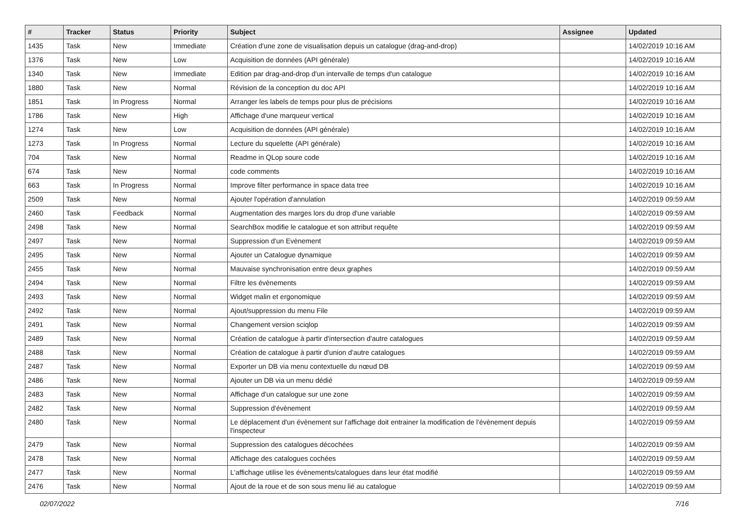| # | Tracker | Status | Priority | Subject | Assignee | Updated |
| --- | --- | --- | --- | --- | --- | --- |
| 1435 | Task | New | Immediate | Création d'une zone de visualisation depuis un catalogue (drag-and-drop) | | 14/02/2019 10:16 AM |
| 1376 | Task | New | Low | Acquisition de données (API générale) | | 14/02/2019 10:16 AM |
| 1340 | Task | New | Immediate | Edition par drag-and-drop d'un intervalle de temps d'un catalogue | | 14/02/2019 10:16 AM |
| 1880 | Task | New | Normal | Révision de la conception du doc API | | 14/02/2019 10:16 AM |
| 1851 | Task | In Progress | Normal | Arranger les labels de temps pour plus de précisions | | 14/02/2019 10:16 AM |
| 1786 | Task | New | High | Affichage d'une marqueur vertical | | 14/02/2019 10:16 AM |
| 1274 | Task | New | Low | Acquisition de données (API générale) | | 14/02/2019 10:16 AM |
| 1273 | Task | In Progress | Normal | Lecture du squelette (API générale) | | 14/02/2019 10:16 AM |
| 704 | Task | New | Normal | Readme in QLop soure code | | 14/02/2019 10:16 AM |
| 674 | Task | New | Normal | code comments | | 14/02/2019 10:16 AM |
| 663 | Task | In Progress | Normal | Improve filter performance in space data tree | | 14/02/2019 10:16 AM |
| 2509 | Task | New | Normal | Ajouter l'opération d'annulation | | 14/02/2019 09:59 AM |
| 2460 | Task | Feedback | Normal | Augmentation des marges lors du drop d'une variable | | 14/02/2019 09:59 AM |
| 2498 | Task | New | Normal | SearchBox modifie le catalogue et son attribut requête | | 14/02/2019 09:59 AM |
| 2497 | Task | New | Normal | Suppression d'un Evènement | | 14/02/2019 09:59 AM |
| 2495 | Task | New | Normal | Ajouter un Catalogue dynamique | | 14/02/2019 09:59 AM |
| 2455 | Task | New | Normal | Mauvaise synchronisation entre deux graphes | | 14/02/2019 09:59 AM |
| 2494 | Task | New | Normal | Filtre les évènements | | 14/02/2019 09:59 AM |
| 2493 | Task | New | Normal | Widget malin et ergonomique | | 14/02/2019 09:59 AM |
| 2492 | Task | New | Normal | Ajout/suppression du menu File | | 14/02/2019 09:59 AM |
| 2491 | Task | New | Normal | Changement version sciqlop | | 14/02/2019 09:59 AM |
| 2489 | Task | New | Normal | Création de catalogue à partir d'intersection d'autre catalogues | | 14/02/2019 09:59 AM |
| 2488 | Task | New | Normal | Création de catalogue à partir d'union d'autre catalogues | | 14/02/2019 09:59 AM |
| 2487 | Task | New | Normal | Exporter un DB via menu contextuelle du nœud DB | | 14/02/2019 09:59 AM |
| 2486 | Task | New | Normal | Ajouter un DB via un menu dédié | | 14/02/2019 09:59 AM |
| 2483 | Task | New | Normal | Affichage d'un catalogue sur une zone | | 14/02/2019 09:59 AM |
| 2482 | Task | New | Normal | Suppression d'évènement | | 14/02/2019 09:59 AM |
| 2480 | Task | New | Normal | Le déplacement d'un évènement sur l'affichage doit entrainer la modification de l'évènement depuis l'inspecteur | | 14/02/2019 09:59 AM |
| 2479 | Task | New | Normal | Suppression des catalogues décochées | | 14/02/2019 09:59 AM |
| 2478 | Task | New | Normal | Affichage des catalogues cochées | | 14/02/2019 09:59 AM |
| 2477 | Task | New | Normal | L'affichage utilise les évènements/catalogues dans leur état modifié | | 14/02/2019 09:59 AM |
| 2476 | Task | New | Normal | Ajout de la roue et de son sous menu lié au catalogue | | 14/02/2019 09:59 AM |
02/07/2022 7/16